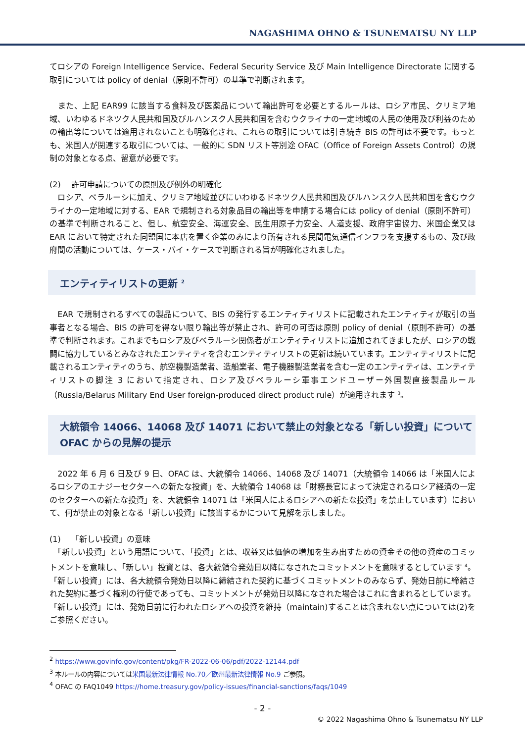NAGASHIMA OHNO & TSUNEMATSU NY LLP
てロシアの Foreign Intelligence Service、Federal Security Service 及び Main Intelligence Directorate に関する取引については policy of denial（原則不許可）の基準で判断されます。
　また、上記 EAR99 に該当する食料及び医薬品について輸出許可を必要とするルールは、ロシア市民、クリミア地域、いわゆるドネツク人民共和国及びルハンスク人民共和国を含むウクライナの一定地域の人民の使用及び利益のための輸出等については適用されないことも明確化され、これらの取引については引き続き BIS の許可は不要です。もっとも、米国人が関連する取引については、一般的に SDN リスト等別途 OFAC（Office of Foreign Assets Control）の規制の対象となる点、留意が必要です。
(2)　 許可申請についての原則及び例外の明確化
　ロシア、ベラルーシに加え、クリミア地域並びにいわゆるドネツク人民共和国及びルハンスク人民共和国を含むウクライナの一定地域に対する、EAR で規制される対象品目の輸出等を申請する場合には policy of denial（原則不許可）の基準で判断されること、但し、航空安全、海運安全、民生用原子力安全、人道支援、政府宇宙協力、米国企業又は EAR において特定された同盟国に本店を置く企業のみにより所有される民間電気通信インフラを支援するもの、及び政府間の活動については、ケース・バイ・ケースで判断される旨が明確化されました。
エンティティリストの更新 <sup>2</sup>
　EAR で規制されるすべての製品について、BIS の発行するエンティティリストに記載されたエンティティが取引の当事者となる場合、BIS の許可を得ない限り輸出等が禁止され、許可の可否は原則 policy of denial（原則不許可）の基準で判断されます。これまでもロシア及びベラルーシ関係者がエンティティリストに追加されてきましたが、ロシアの戦闘に協力しているとみなされたエンティティを含むエンティティリストの更新は続いています。エンティティリストに記載されるエンティティのうち、航空機製造業者、造船業者、電子機器製造業者を含む一定のエンティティは、エンティティリストの脚注 3 において指定され、ロシア及びベラルーシ軍事エンドユーザー外国製直接製品ルール（Russia/Belarus Military End User foreign-produced direct product rule）が適用されます <sup>3</sup>。
大統領令 14066、14068 及び 14071 において禁止の対象となる「新しい投資」について OFAC からの見解の提示
　2022 年 6 月 6 日及び 9 日、OFAC は、大統領令 14066、14068 及び 14071（大統領令 14066 は「米国人によるロシアのエナジーセクターへの新たな投資」を、大統領令 14068 は「財務長官によって決定されるロシア経済の一定のセクターへの新たな投資」を、大統領令 14071 は「米国人によるロシアへの新たな投資」を禁止しています）において、何が禁止の対象となる「新しい投資」に該当するかについて見解を示しました。
(1)　 「新しい投資」の意味
　「新しい投資」という用語について、「投資」とは、収益又は価値の増加を生み出すための資金その他の資産のコミットメントを意味し、「新しい」投資とは、各大統領令発効日以降になされたコミットメントを意味するとしています <sup>4</sup>。「新しい投資」には、各大統領令発効日以降に締結された契約に基づくコミットメントのみならず、発効日前に締結された契約に基づく権利の行使であっても、コミットメントが発効日以降になされた場合はこれに含まれるとしています。「新しい投資」には、発効日前に行われたロシアへの投資を維持（maintain)することは含まれない点については(2)をご参照ください。
<sup>2</sup> https://www.govinfo.gov/content/pkg/FR-2022-06-06/pdf/2022-12144.pdf
<sup>3</sup> 本ルールの内容については米国最新法律情報 No.70／欧州最新法律情報 No.9 ご参照。
<sup>4</sup> OFAC の FAQ1049 https://home.treasury.gov/policy-issues/financial-sanctions/faqs/1049
- 2 -
© 2022 Nagashima Ohno & Tsunematsu NY LLP